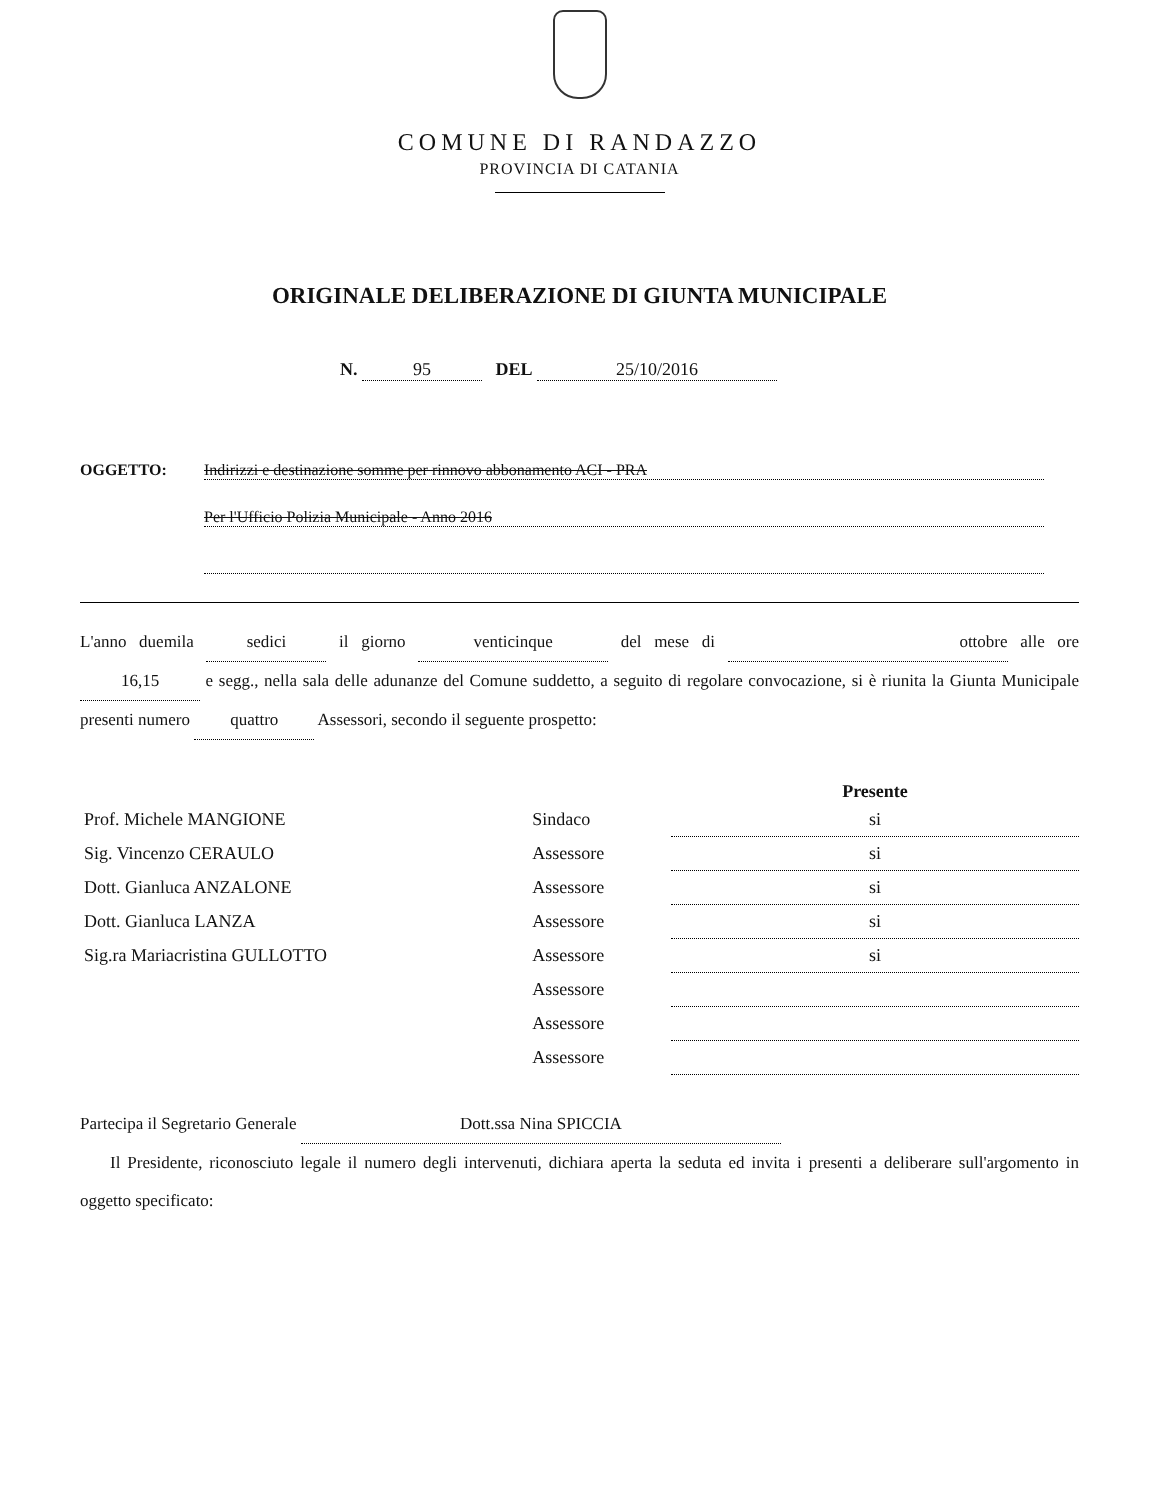COMUNE DI RANDAZZO
PROVINCIA DI CATANIA
ORIGINALE DELIBERAZIONE DI GIUNTA MUNICIPALE
N. 95 DEL 25/10/2016
OGGETTO: Indirizzi e destinazione somme per rinnovo abbonamento ACI - PRA
Per l'Ufficio Polizia Municipale - Anno 2016
L'anno duemila sedici il giorno venticinque del mese di ottobre alle ore 16,15 e segg., nella sala delle adunanze del Comune suddetto, a seguito di regolare convocazione, si è riunita la Giunta Municipale presenti numero quattro Assessori, secondo il seguente prospetto:
| | | Presente |
| --- | --- | --- |
| Prof. Michele MANGIONE | Sindaco | si |
| Sig. Vincenzo CERAULO | Assessore | si |
| Dott. Gianluca ANZALONE | Assessore | si |
| Dott. Gianluca LANZA | Assessore | si |
| Sig.ra Mariacristina GULLOTTO | Assessore | si |
| | Assessore | |
| | Assessore | |
| | Assessore | |
Partecipa il Segretario Generale Dott.ssa Nina SPICCIA
Il Presidente, riconosciuto legale il numero degli intervenuti, dichiara aperta la seduta ed invita i presenti a deliberare sull'argomento in oggetto specificato: